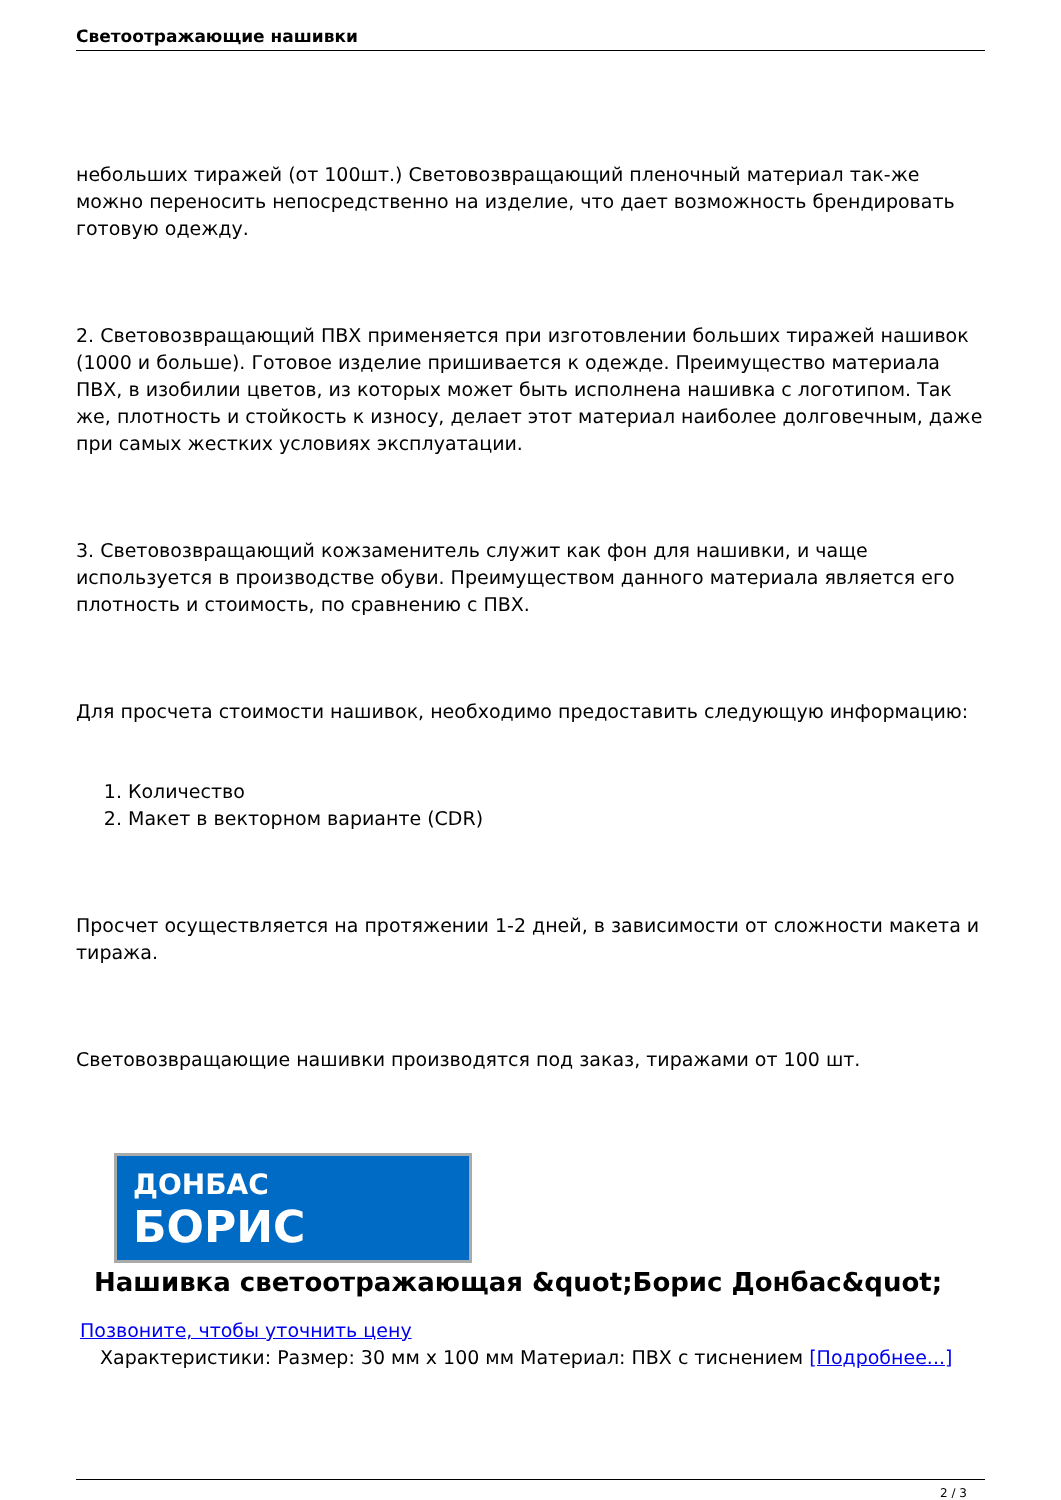Светоотражающие нашивки
небольших тиражей (от 100шт.) Световозвращающий пленочный материал так-же можно переносить непосредственно на изделие, что дает возможность брендировать готовую одежду.
2. Световозвращающий ПВХ применяется при изготовлении больших тиражей нашивок (1000 и больше). Готовое изделие пришивается к одежде. Преимущество материала ПВХ, в изобилии цветов, из которых может быть исполнена нашивка с логотипом. Так же, плотность и стойкость к износу, делает этот материал наиболее долговечным, даже при самых жестких условиях эксплуатации.
3. Световозвращающий кожзаменитель служит как фон для нашивки, и чаще используется в производстве обуви. Преимуществом данного материала является его плотность и стоимость, по сравнению с ПВХ.
Для просчета стоимости нашивок, необходимо предоставить следующую информацию:
1. Количество
2. Макет в векторном варианте (CDR)
Просчет осуществляется на протяжении 1-2 дней, в зависимости от сложности макета и тиража.
Световозвращающие нашивки производятся под заказ, тиражами от 100 шт.
ДОНБАС
БОРИС
Нашивка светоотражающая &quot;Борис Донбас&quot;
Позвоните, чтобы уточнить цену
Характеристики: Размер: 30 мм x 100 мм Материал: ПВХ с тиснением [Подробнее...]
2 / 3